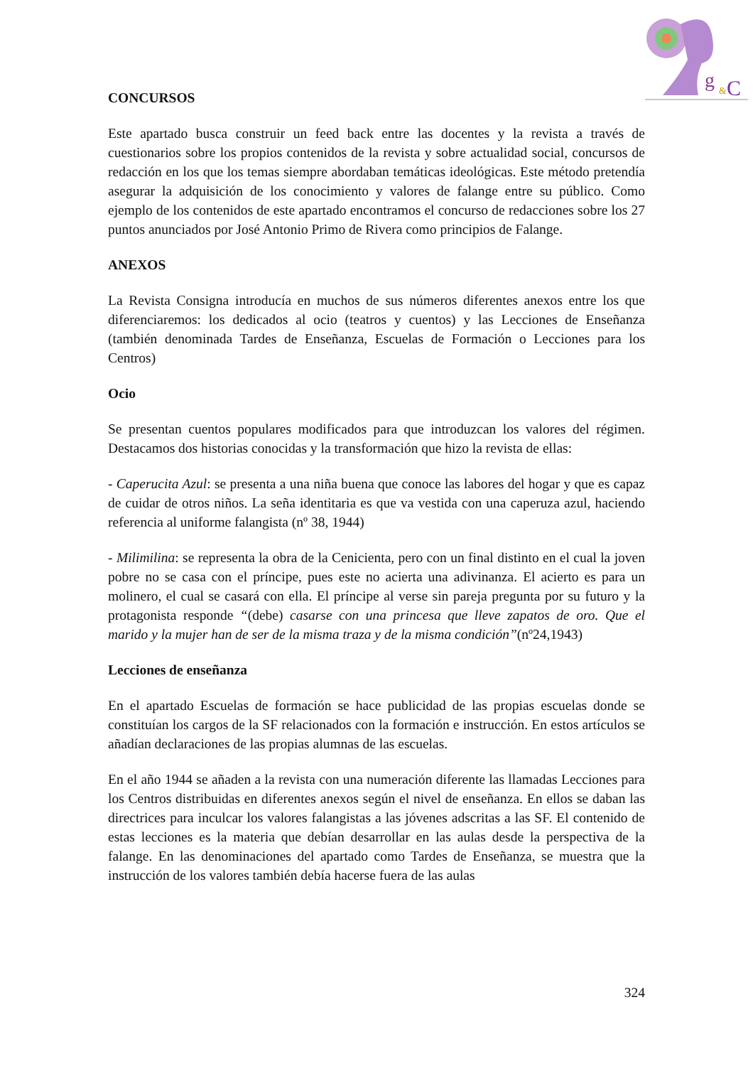g
&
C
CONCURSOS
Este apartado busca construir un feed back entre las docentes y la revista a través de cuestionarios sobre los propios contenidos de la revista y sobre actualidad social, concursos de redacción en los que los temas siempre abordaban temáticas ideológicas. Este método pretendía asegurar la adquisición de los conocimiento y valores de falange entre su público. Como ejemplo de los contenidos de este apartado encontramos el concurso de redacciones sobre los 27 puntos anunciados por José Antonio Primo de Rivera como principios de Falange.
ANEXOS
La Revista Consigna introducía en muchos de sus números diferentes anexos entre los que diferenciaremos: los dedicados al ocio (teatros y cuentos) y las Lecciones de Enseñanza (también denominada Tardes de Enseñanza, Escuelas de Formación o Lecciones para los Centros)
Ocio
Se presentan cuentos populares modificados para que introduzcan los valores del régimen. Destacamos dos historias conocidas y la transformación que hizo la revista de ellas:
- Caperucita Azul: se presenta a una niña buena que conoce las labores del hogar y que es capaz de cuidar de otros niños. La seña identitaria es que va vestida con una caperuza azul, haciendo referencia al uniforme falangista (nº 38, 1944)
- Milimilina: se representa la obra de la Cenicienta, pero con un final distinto en el cual la joven pobre no se casa con el príncipe, pues este no acierta una adivinanza. El acierto es para un molinero, el cual se casará con ella. El príncipe al verse sin pareja pregunta por su futuro y la protagonista responde “(debe) casarse con una princesa que lleve zapatos de oro. Que el marido y la mujer han de ser de la misma traza y de la misma condición”(nº24,1943)
Lecciones de enseñanza
En el apartado Escuelas de formación se hace publicidad de las propias escuelas donde se constituían los cargos de la SF relacionados con la formación e instrucción. En estos artículos se añadían declaraciones de las propias alumnas de las escuelas.
En el año 1944 se añaden a la revista con una numeración diferente las llamadas Lecciones para los Centros distribuidas en diferentes anexos según el nivel de enseñanza. En ellos se daban las directrices para inculcar los valores falangistas a las jóvenes adscritas a las SF. El contenido de estas lecciones es la materia que debían desarrollar en las aulas desde la perspectiva de la falange. En las denominaciones del apartado como Tardes de Enseñanza, se muestra que la instrucción de los valores también debía hacerse fuera de las aulas
324